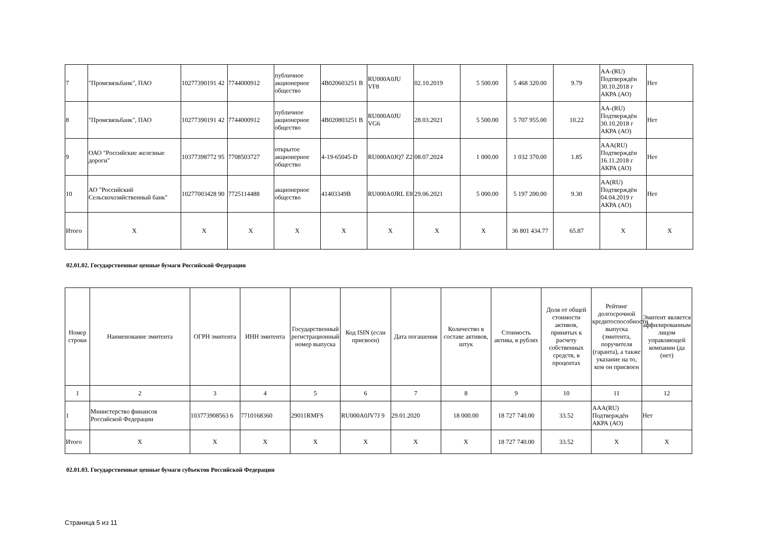| 7 | "Промсвязьбанк", ПАО | 10277390191 42 | 7744000912 | публичное акционерное общество | 4B020603251 B | RU000A0JU VF8 | 02.10.2019 | 5 500.00 | 5 468 320.00 | 9.79 | AA-(RU) Подтверждён 30.10.2018 г АКРА (АО) | Нет |
| 8 | "Промсвязьбанк", ПАО | 10277390191 42 | 7744000912 | публичное акционерное общество | 4B020803251 B | RU000A0JU VG6 | 28.03.2021 | 5 500.00 | 5 707 955.00 | 10.22 | AA-(RU) Подтверждён 30.10.2018 г АКРА (АО) | Нет |
| 9 | ОАО "Российские железные дороги" | 10377398772 95 | 7708503727 | открытое акционерное общество | 4-19-65045-D | RU000A0JQ7 Z2 | 08.07.2024 | 1 000.00 | 1 032 370.00 | 1.85 | AAA(RU) Подтверждён 16.11.2018 г АКРА (АО) | Нет |
| 10 | АО "Российский Сельскохозяйственный банк" | 10277003428 90 | 7725114488 | акционерное общество | 41403349B | RU000A0JRL E8 | 29.06.2021 | 5 000.00 | 5 197 200.00 | 9.30 | AA(RU) Подтверждён 04.04.2019 г АКРА (АО) | Нет |
| Итого | X | X | X | X | X | X | X | X | 36 801 434.77 | 65.87 | X | X |
02.01.02. Государственные ценные бумаги Российской Федерации
| Номер строки | Наименование эмитента | ОГРН эмитента | ИНН эмитента | Государственный регистрационный номер выпуска | Код ISIN (если присвоен) | Дата погашения | Количество в составе активов, штук | Стоимость актива, в рублях | Доля от общей стоимости активов, принятых к расчету собственных средств, в процентах | Рейтинг долгосрочной кредитоспособности выпуска (эмитента, поручителя (гаранта), а также указание на то, кем он присвоен | Эмитент является аффилированным лицом управляющей компании (да (нет) |
| --- | --- | --- | --- | --- | --- | --- | --- | --- | --- | --- | --- |
| 1 | 2 | 3 | 4 | 5 | 6 | 7 | 8 | 9 | 10 | 11 | 12 |
| 1 | Министерство финансов Российской Федерации | 103773908563 6 | 7710168360 | 29011RMFS | RU000A0JV7J 9 | 29.01.2020 | 18 000.00 | 18 727 740.00 | 33.52 | AAA(RU) Подтверждён АКРА (АО) | Нет |
| Итого | X | X | X | X | X | X | X | 18 727 740.00 | 33.52 | X | X |
02.01.03. Государственные ценные бумаги субъектов Российской Федерации
Страница 5 из 11